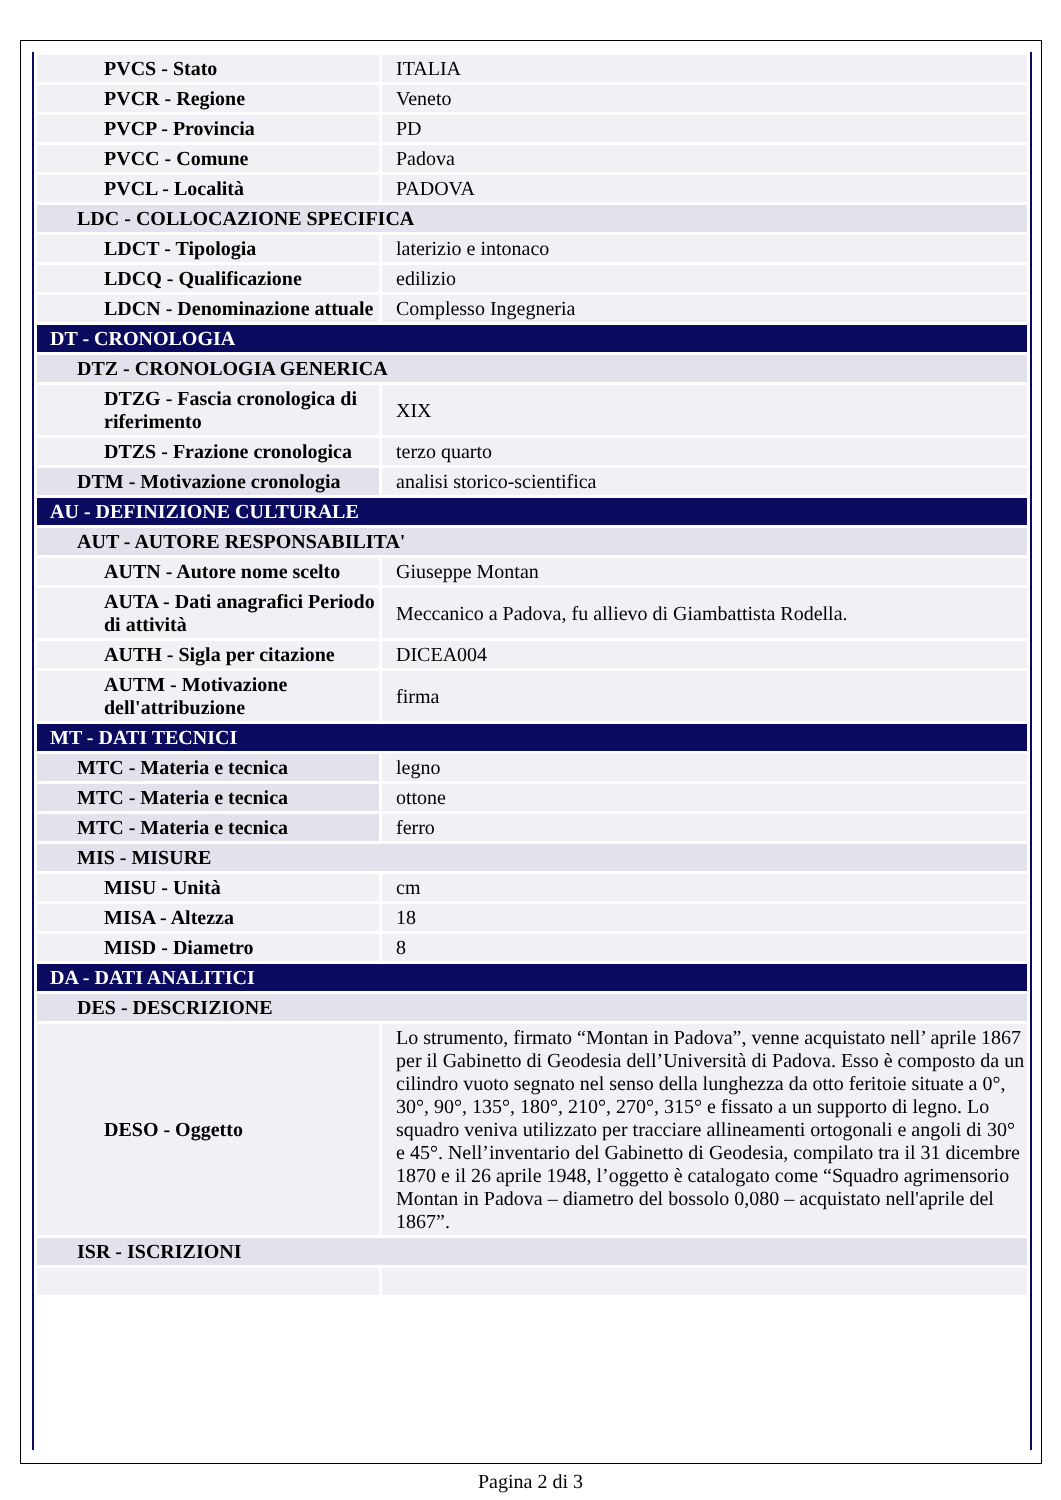| PVCS - Stato | ITALIA |
| PVCR - Regione | Veneto |
| PVCP - Provincia | PD |
| PVCC - Comune | Padova |
| PVCL - Località | PADOVA |
| LDC - COLLOCAZIONE SPECIFICA | |
| LDCT - Tipologia | laterizio e intonaco |
| LDCQ - Qualificazione | edilizio |
| LDCN - Denominazione attuale | Complesso Ingegneria |
| DT - CRONOLOGIA | |
| DTZ - CRONOLOGIA GENERICA | |
| DTZG - Fascia cronologica di riferimento | XIX |
| DTZS - Frazione cronologica | terzo quarto |
| DTM - Motivazione cronologia | analisi storico-scientifica |
| AU - DEFINIZIONE CULTURALE | |
| AUT - AUTORE RESPONSABILITA' | |
| AUTN - Autore nome scelto | Giuseppe Montan |
| AUTA - Dati anagrafici Periodo di attività | Meccanico a Padova, fu allievo di Giambattista Rodella. |
| AUTH - Sigla per citazione | DICEA004 |
| AUTM - Motivazione dell'attribuzione | firma |
| MT - DATI TECNICI | |
| MTC - Materia e tecnica | legno |
| MTC - Materia e tecnica | ottone |
| MTC - Materia e tecnica | ferro |
| MIS - MISURE | |
| MISU - Unità | cm |
| MISA - Altezza | 18 |
| MISD - Diametro | 8 |
| DA - DATI ANALITICI | |
| DES - DESCRIZIONE | |
| DESO - Oggetto | Lo strumento, firmato “Montan in Padova”, venne acquistato nell’ aprile 1867 per il Gabinetto di Geodesia dell’Università di Padova. Esso è composto da un cilindro vuoto segnato nel senso della lunghezza da otto feritoie situate a 0°, 30°, 90°, 135°, 180°, 210°, 270°, 315° e fissato a un supporto di legno. Lo squadro veniva utilizzato per tracciare allineamenti ortogonali e angoli di 30° e 45°. Nell’inventario del Gabinetto di Geodesia, compilato tra il 31 dicembre 1870 e il 26 aprile 1948, l’oggetto è catalogato come “Squadro agrimensorio Montan in Padova – diametro del bossolo 0,080 – acquistato nell'aprile del 1867”. |
| ISR - ISCRIZIONI | |
Pagina 2 di 3